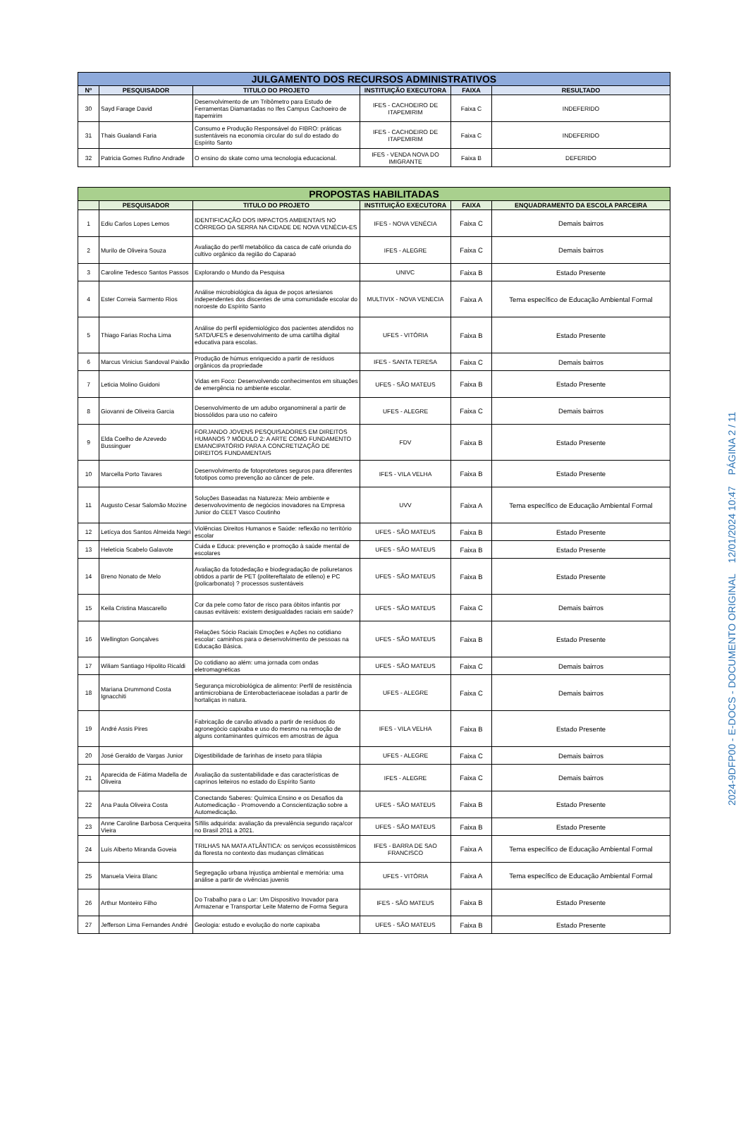| JULGAMENTO DOS RECURSOS ADMINISTRATIVOS | | | | | |
| --- | --- | --- | --- | --- | --- |
| Nº | PESQUISADOR | TITULO DO PROJETO | INSTITUIÇÃO EXECUTORA | FAIXA | RESULTADO |
| 30 | Sayd Farage David | Desenvolvimento de um Tribômetro para Estudo de Ferramentas Diamantadas no Ifes Campus Cachoeiro de Itapemirim | IFES - CACHOEIRO DE ITAPEMIRIM | Faixa C | INDEFERIDO |
| 31 | Thais Gualandi Faria | Consumo e Produção Responsável do FIBRO: práticas sustentáveis na economia circular do sul do estado do Espírito Santo | IFES - CACHOEIRO DE ITAPEMIRIM | Faixa C | INDEFERIDO |
| 32 | Patricia Gomes Rufino Andrade | O ensino do skate como uma tecnologia educacional. | IFES - VENDA NOVA DO IMIGRANTE | Faixa B | DEFERIDO |
| PROPOSTAS HABILITADAS | | | | | |
| --- | --- | --- | --- | --- | --- |
| | PESQUISADOR | TITULO DO PROJETO | INSTITUIÇÃO EXECUTORA | FAIXA | ENQUADRAMENTO DA ESCOLA PARCEIRA |
| 1 | Ediu Carlos Lopes Lemos | IDENTIFICAÇÃO DOS IMPACTOS AMBIENTAIS NO CÓRREGO DA SERRA NA CIDADE DE NOVA VENÉCIA-ES | IFES - NOVA VENÉCIA | Faixa C | Demais bairros |
| 2 | Murilo de Oliveira Souza | Avaliação do perfil metabólico da casca de café oriunda do cultivo orgânico da região do Caparaó | IFES - ALEGRE | Faixa C | Demais bairros |
| 3 | Caroline Tedesco Santos Passos | Explorando o Mundo da Pesquisa | UNIVC | Faixa B | Estado Presente |
| 4 | Ester Correia Sarmento Rios | Análise microbiológica da água de poços artesianos independentes dos discentes de uma comunidade escolar do noroeste do Espírito Santo | MULTIVIX - NOVA VENECIA | Faixa A | Tema específico de Educação Ambiental Formal |
| 5 | Thiago Farias Rocha Lima | Análise do perfil epidemiológico dos pacientes atendidos no SATD/UFES e desenvolvimento de uma cartilha digital educativa para escolas. | UFES - VITÓRIA | Faixa B | Estado Presente |
| 6 | Marcus Vinicius Sandoval Paixão | Produção de húmus enriquecido a partir de resíduos orgânicos da propriedade | IFES - SANTA TERESA | Faixa C | Demais bairros |
| 7 | Leticia Molino Guidoni | Vidas em Foco: Desenvolvendo conhecimentos em situações de emergência no ambiente escolar. | UFES - SÃO MATEUS | Faixa B | Estado Presente |
| 8 | Giovanni de Oliveira Garcia | Desenvolvimento de um adubo organomineral a partir de biossólidos para uso no cafeiro | UFES - ALEGRE | Faixa C | Demais bairros |
| 9 | Elda Coelho de Azevedo Bussinguer | FORJANDO JOVENS PESQUISADORES EM DIREITOS HUMANOS ? MÓDULO 2: A ARTE COMO FUNDAMENTO EMANCIPATÓRIO PARA A CONCRETIZAÇÃO DE DIREITOS FUNDAMENTAIS | FDV | Faixa B | Estado Presente |
| 10 | Marcella Porto Tavares | Desenvolvimento de fotoprotetores seguros para diferentes fototipos como prevenção ao câncer de pele. | IFES - VILA VELHA | Faixa B | Estado Presente |
| 11 | Augusto Cesar Salomão Mozine | Soluções Baseadas na Natureza: Meio ambiente e desenvolvovimento de negócios inovadores na Empresa Junior do CEET Vasco Coutinho | UVV | Faixa A | Tema específico de Educação Ambiental Formal |
| 12 | Letícya dos Santos Almeida Negri | Violências Direitos Humanos e Saúde: reflexão no território escolar | UFES - SÃO MATEUS | Faixa B | Estado Presente |
| 13 | Heletícia Scabelo Galavote | Cuida e Educa: prevenção e promoção à saúde mental de escolares | UFES - SÃO MATEUS | Faixa B | Estado Presente |
| 14 | Breno Nonato de Melo | Avaliação da fotodedação e biodegradação de poliuretanos obtidos a partir de PET (politereftalato de etileno) e PC (policarbonato) ? processos sustentáveis | UFES - SÃO MATEUS | Faixa B | Estado Presente |
| 15 | Keila Cristina Mascarello | Cor da pele como fator de risco para óbitos infantis por causas evitáveis: existem desigualdades raciais em saúde? | UFES - SÃO MATEUS | Faixa C | Demais bairros |
| 16 | Wellington Gonçalves | Relações Sócio Raciais Emoções e Ações no cotidiano escolar: caminhos para o desenvolvimento de pessoas na Educação Básica. | UFES - SÃO MATEUS | Faixa B | Estado Presente |
| 17 | Wiliam Santiago Hipolito Ricaldi | Do cotidiano ao além: uma jornada com ondas eletromagnéticas | UFES - SÃO MATEUS | Faixa C | Demais bairros |
| 18 | Mariana Drummond Costa Ignacchiti | Segurança microbiológica de alimento: Perfil de resistência antimicrobiana de Enterobacteriaceae isoladas a partir de hortaliças in natura. | UFES - ALEGRE | Faixa C | Demais bairros |
| 19 | André Assis Pires | Fabricação de carvão ativado a partir de resíduos do agronegócio capixaba e uso do mesmo na remoção de alguns contaminantes químicos em amostras de água | IFES - VILA VELHA | Faixa B | Estado Presente |
| 20 | José Geraldo de Vargas Junior | Digestibilidade de farinhas de inseto para tilápia | UFES - ALEGRE | Faixa C | Demais bairros |
| 21 | Aparecida de Fátima Madella de Oliveira | Avaliação da sustentabilidade e das características de caprinos leiteiros no estado do Espírito Santo | IFES - ALEGRE | Faixa C | Demais bairros |
| 22 | Ana Paula Oliveira Costa | Conectando Saberes: Química Ensino e os Desafios da Automedicação - Promovendo a Conscientização sobre a Automedicação. | UFES - SÃO MATEUS | Faixa B | Estado Presente |
| 23 | Anne Caroline Barbosa Cerqueira Vieira | Sífilis adquirida: avaliação da prevalência segundo raça/cor no Brasil 2011 a 2021. | UFES - SÃO MATEUS | Faixa B | Estado Presente |
| 24 | Luís Alberto Miranda Goveia | TRILHAS NA MATA ATLÂNTICA: os serviços ecossistêmicos da floresta no contexto das mudanças climáticas | IFES - BARRA DE SAO FRANCISCO | Faixa A | Tema específico de Educação Ambiental Formal |
| 25 | Manuela Vieira Blanc | Segregação urbana Injustiça ambiental e memória: uma análise a partir de vivências juvenis | UFES - VITÓRIA | Faixa A | Tema específico de Educação Ambiental Formal |
| 26 | Arthur Monteiro Filho | Do Trabalho para o Lar: Um Dispositivo Inovador para Armazenar e Transportar Leite Materno de Forma Segura | IFES - SÃO MATEUS | Faixa B | Estado Presente |
| 27 | Jefferson Lima Fernandes André | Geologia: estudo e evolução do norte capixaba | UFES - SÃO MATEUS | Faixa B | Estado Presente |
2024-9DFP00 - E-DOCS - DOCUMENTO ORIGINAL 12/01/2024 10:47 PÁGINA 2 / 11